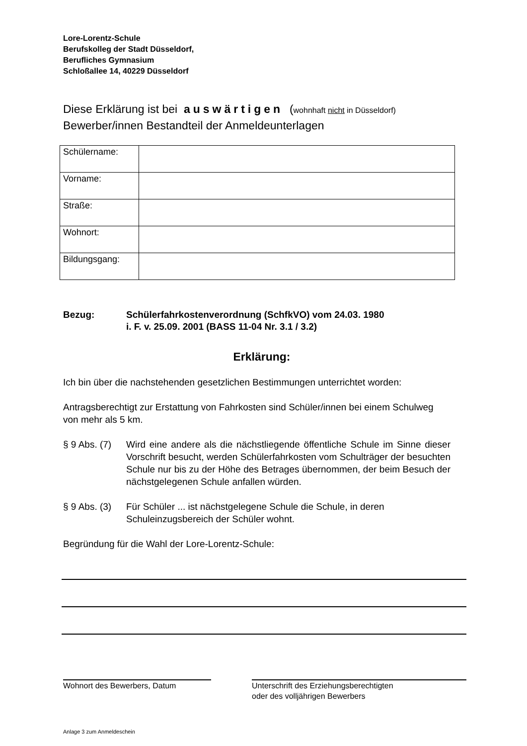Lore-Lorentz-Schule
Berufskolleg der Stadt Düsseldorf,
Berufliches Gymnasium
Schloßallee 14, 40229 Düsseldorf
Diese Erklärung ist bei auswärtigen (wohnhaft nicht in Düsseldorf)
Bewerber/innen Bestandteil der Anmeldeunterlagen
| Schülername: | |
| Vorname: | |
| Straße: | |
| Wohnort: | |
| Bildungsgang: | |
Bezug: Schülerfahrkostenverordnung (SchfkVO) vom 24.03. 1980
i. F. v. 25.09. 2001 (BASS 11-04 Nr. 3.1 / 3.2)
Erklärung:
Ich bin über die nachstehenden gesetzlichen Bestimmungen unterrichtet worden:
Antragsberechtigt zur Erstattung von Fahrkosten sind Schüler/innen bei einem Schulweg von mehr als 5 km.
§ 9 Abs. (7)
Wird eine andere als die nächstliegende öffentliche Schule im Sinne dieser Vorschrift besucht, werden Schülerfahrkosten vom Schulträger der besuchten Schule nur bis zu der Höhe des Betrages übernommen, der beim Besuch der nächstgelegenen Schule anfallen würden.
§ 9 Abs. (3)
Für Schüler ... ist nächstgelegene Schule die Schule, in deren Schuleinzugsbereich der Schüler wohnt.
Begründung für die Wahl der Lore-Lorentz-Schule:
Wohnort des Bewerbers, Datum Unterschrift des Erziehungsberechtigten
oder des volljährigen Bewerbers
Anlage 3 zum Anmeldeschein